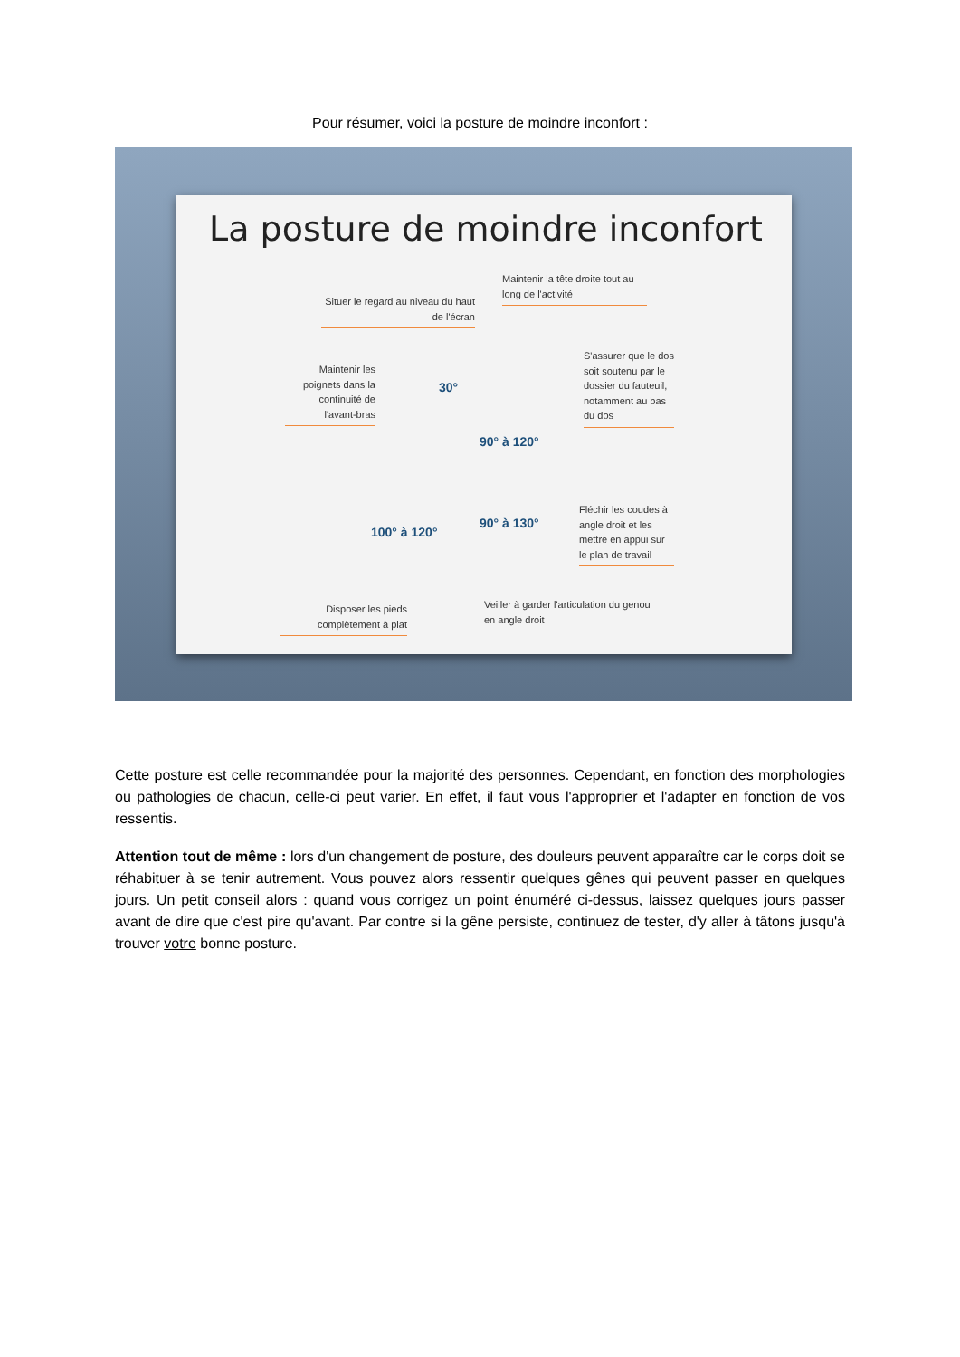Pour résumer, voici la posture de moindre inconfort :
La posture de moindre inconfort
Maintenir la tête droite tout au long de l'activité
Situer le regard au niveau du haut de l'écran
Maintenir les poignets dans la continuité de l'avant-bras
S'assurer que le dos soit soutenu par le dossier du fauteuil, notamment au bas du dos
30°
90° à 120°
90° à 130°
100° à 120°
Fléchir les coudes à angle droit et les mettre en appui sur le plan de travail
Disposer les pieds complètement à plat
Veiller à garder l'articulation du genou en angle droit
Cette posture est celle recommandée pour la majorité des personnes. Cependant, en fonction des morphologies ou pathologies de chacun, celle-ci peut varier. En effet, il faut vous l'approprier et l'adapter en fonction de vos ressentis.
Attention tout de même : lors d'un changement de posture, des douleurs peuvent apparaître car le corps doit se réhabituer à se tenir autrement. Vous pouvez alors ressentir quelques gênes qui peuvent passer en quelques jours. Un petit conseil alors : quand vous corrigez un point énuméré ci-dessus, laissez quelques jours passer avant de dire que c'est pire qu'avant. Par contre si la gêne persiste, continuez de tester, d'y aller à tâtons jusqu'à trouver votre bonne posture.